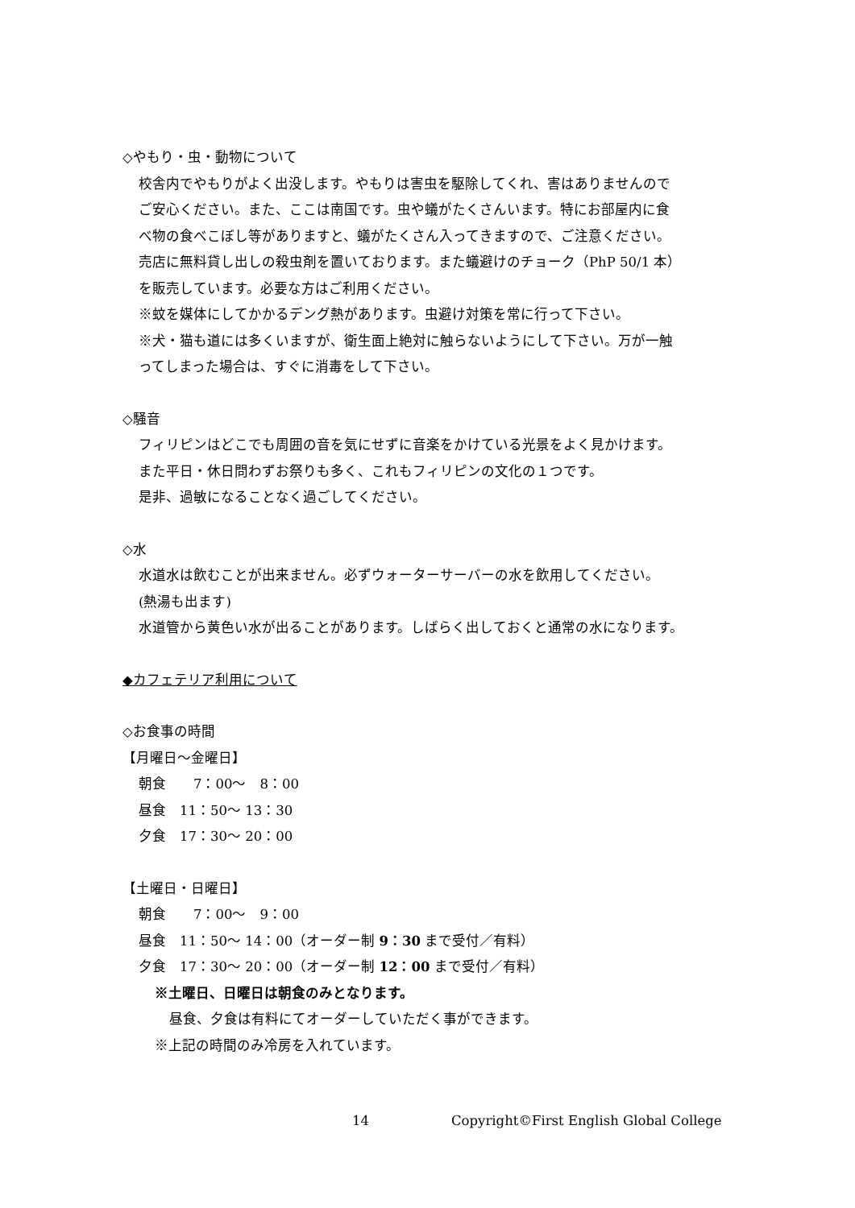◇やもり・虫・動物について
校舎内でやもりがよく出没します。やもりは害虫を駆除してくれ、害はありませんので
ご安心ください。また、ここは南国です。虫や蟻がたくさんいます。特にお部屋内に食
べ物の食べこぼし等がありますと、蟻がたくさん入ってきますので、ご注意ください。
売店に無料貸し出しの殺虫剤を置いております。また蟻避けのチョーク（PhP 50/1 本）
を販売しています。必要な方はご利用ください。
※蚊を媒体にしてかかるデング熱があります。虫避け対策を常に行って下さい。
※犬・猫も道には多くいますが、衛生面上絶対に触らないようにして下さい。万が一触
ってしまった場合は、すぐに消毒をして下さい。
◇騒音
フィリピンはどこでも周囲の音を気にせずに音楽をかけている光景をよく見かけます。
また平日・休日問わずお祭りも多く、これもフィリピンの文化の１つです。
是非、過敏になることなく過ごしてください。
◇水
水道水は飲むことが出来ません。必ずウォーターサーバーの水を飲用してください。
(熱湯も出ます)
水道管から黄色い水が出ることがあります。しばらく出しておくと通常の水になります。
◆カフェテリア利用について
◇お食事の時間
【月曜日～金曜日】
朝食　　7：00～　8：00
昼食　11：50～ 13：30
夕食　17：30～ 20：00
【土曜日・日曜日】
朝食　　7：00～　9：00
昼食　11：50～ 14：00（オーダー制 9：30 まで受付／有料）
夕食　17：30～ 20：00（オーダー制 12：00 まで受付／有料）
※土曜日、日曜日は朝食のみとなります。
昼食、夕食は有料にてオーダーしていただく事ができます。
※上記の時間のみ冷房を入れています。
14 Copyright©First English Global College